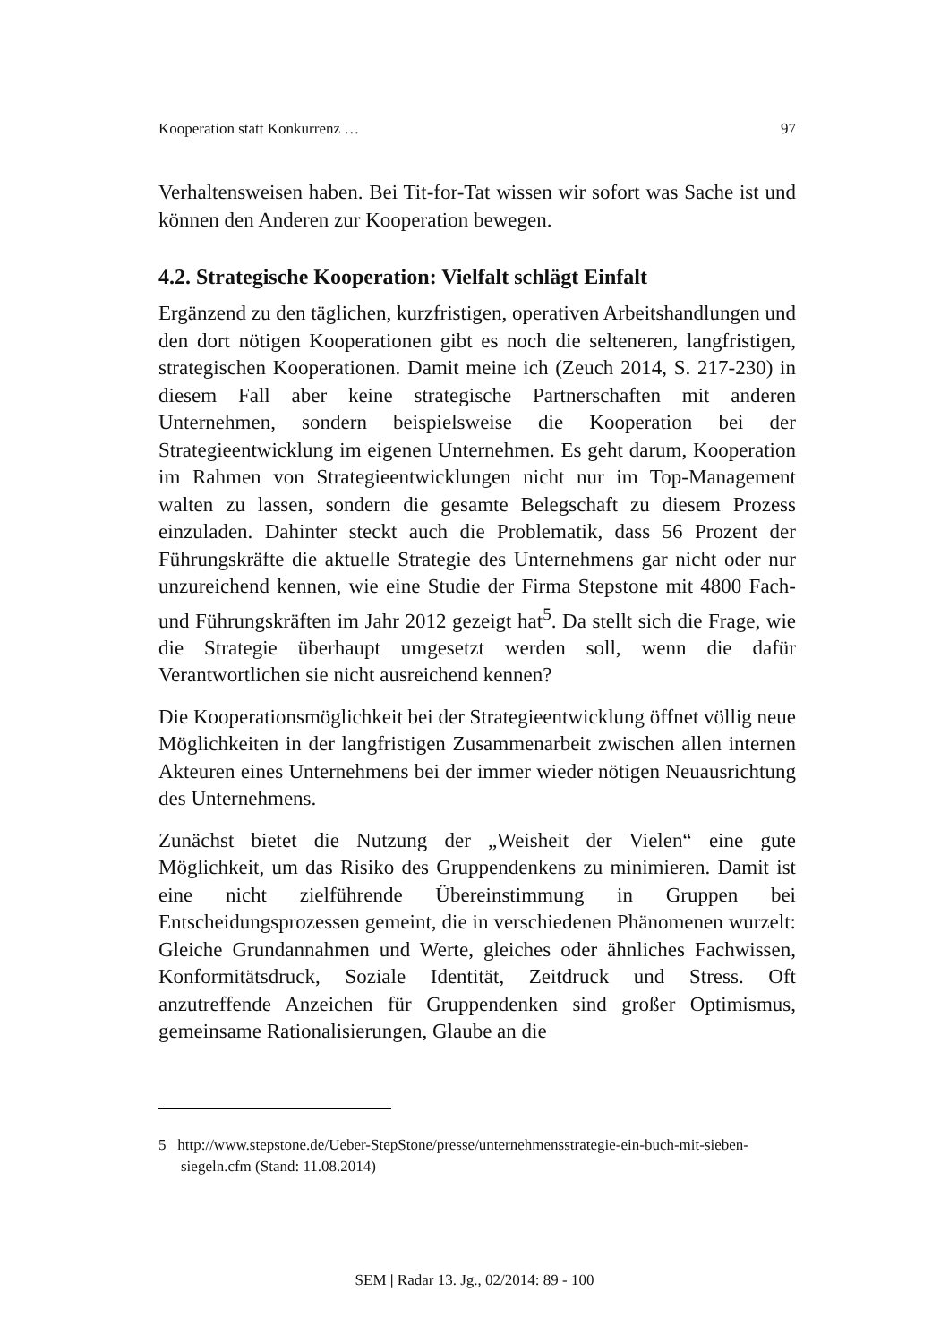Kooperation statt Konkurrenz … 97
Verhaltensweisen haben. Bei Tit-for-Tat wissen wir sofort was Sache ist und können den Anderen zur Kooperation bewegen.
4.2. Strategische Kooperation: Vielfalt schlägt Einfalt
Ergänzend zu den täglichen, kurzfristigen, operativen Arbeitshandlungen und den dort nötigen Kooperationen gibt es noch die selteneren, langfristigen, strategischen Kooperationen. Damit meine ich (Zeuch 2014, S. 217-230) in diesem Fall aber keine strategische Partnerschaften mit anderen Unternehmen, sondern beispielsweise die Kooperation bei der Strategieentwicklung im eigenen Unternehmen. Es geht darum, Kooperation im Rahmen von Strategieentwicklungen nicht nur im Top-Management walten zu lassen, sondern die gesamte Belegschaft zu diesem Prozess einzuladen. Dahinter steckt auch die Problematik, dass 56 Prozent der Führungskräfte die aktuelle Strategie des Unternehmens gar nicht oder nur unzureichend kennen, wie eine Studie der Firma Stepstone mit 4800 Fach- und Führungskräften im Jahr 2012 gezeigt hat<sup>5</sup>. Da stellt sich die Frage, wie die Strategie überhaupt umgesetzt werden soll, wenn die dafür Verantwortlichen sie nicht ausreichend kennen?
Die Kooperationsmöglichkeit bei der Strategieentwicklung öffnet völlig neue Möglichkeiten in der langfristigen Zusammenarbeit zwischen allen internen Akteuren eines Unternehmens bei der immer wieder nötigen Neuausrichtung des Unternehmens.
Zunächst bietet die Nutzung der „Weisheit der Vielen“ eine gute Möglichkeit, um das Risiko des Gruppendenkens zu minimieren. Damit ist eine nicht zielführende Übereinstimmung in Gruppen bei Entscheidungsprozessen gemeint, die in verschiedenen Phänomenen wurzelt: Gleiche Grundannahmen und Werte, gleiches oder ähnliches Fachwissen, Konformitätsdruck, Soziale Identität, Zeitdruck und Stress. Oft anzutreffende Anzeichen für Gruppendenken sind großer Optimismus, gemeinsame Rationalisierungen, Glaube an die
5 http://www.stepstone.de/Ueber-StepStone/presse/unternehmensstrategie-ein-buch-mit-sieben-siegeln.cfm (Stand: 11.08.2014)
SEM | Radar 13. Jg., 02/2014: 89 - 100